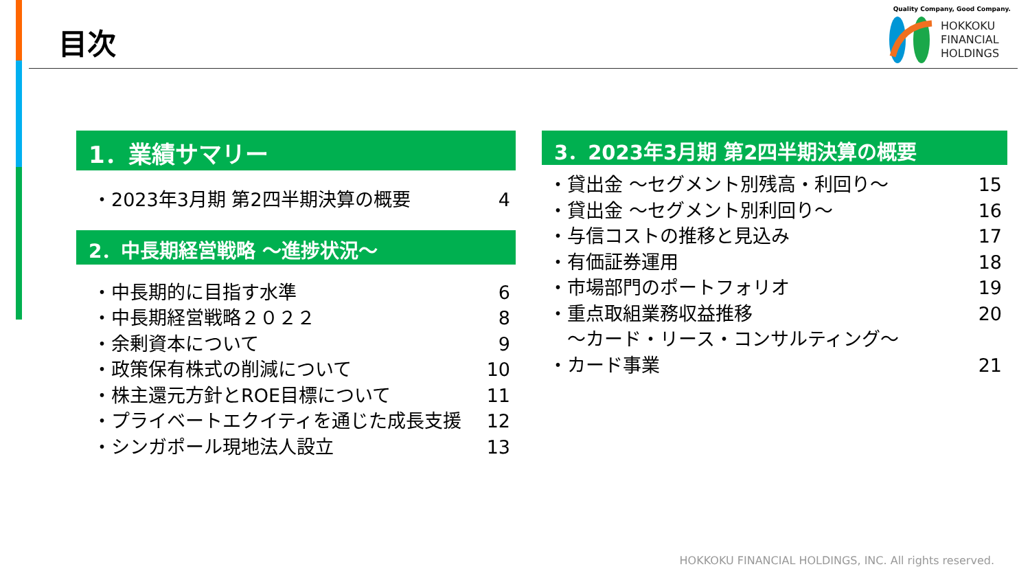目次
Quality Company, Good Company.
HOKKOKU
FINANCIAL
HOLDINGS
1．業績サマリー
・2023年3月期 第2四半期決算の概要 4
2．中長期経営戦略 ～進捗状況～
・中長期的に目指す水準 6
・中長期経営戦略２０２２ 8
・余剰資本について 9
・政策保有株式の削減について 10
・株主還元方針とROE目標について 11
・プライベートエクイティを通じた成長支援 12
・シンガポール現地法人設立 13
3．2023年3月期 第2四半期決算の概要
・貸出金 ～セグメント別残高・利回り～ 15
・貸出金 ～セグメント別利回り～ 16
・与信コストの推移と見込み 17
・有価証券運用 18
・市場部門のポートフォリオ 19
・重点取組業務収益推移 20
　～カード・リース・コンサルティング～
・カード事業 21
HOKKOKU FINANCIAL HOLDINGS, INC. All rights reserved.